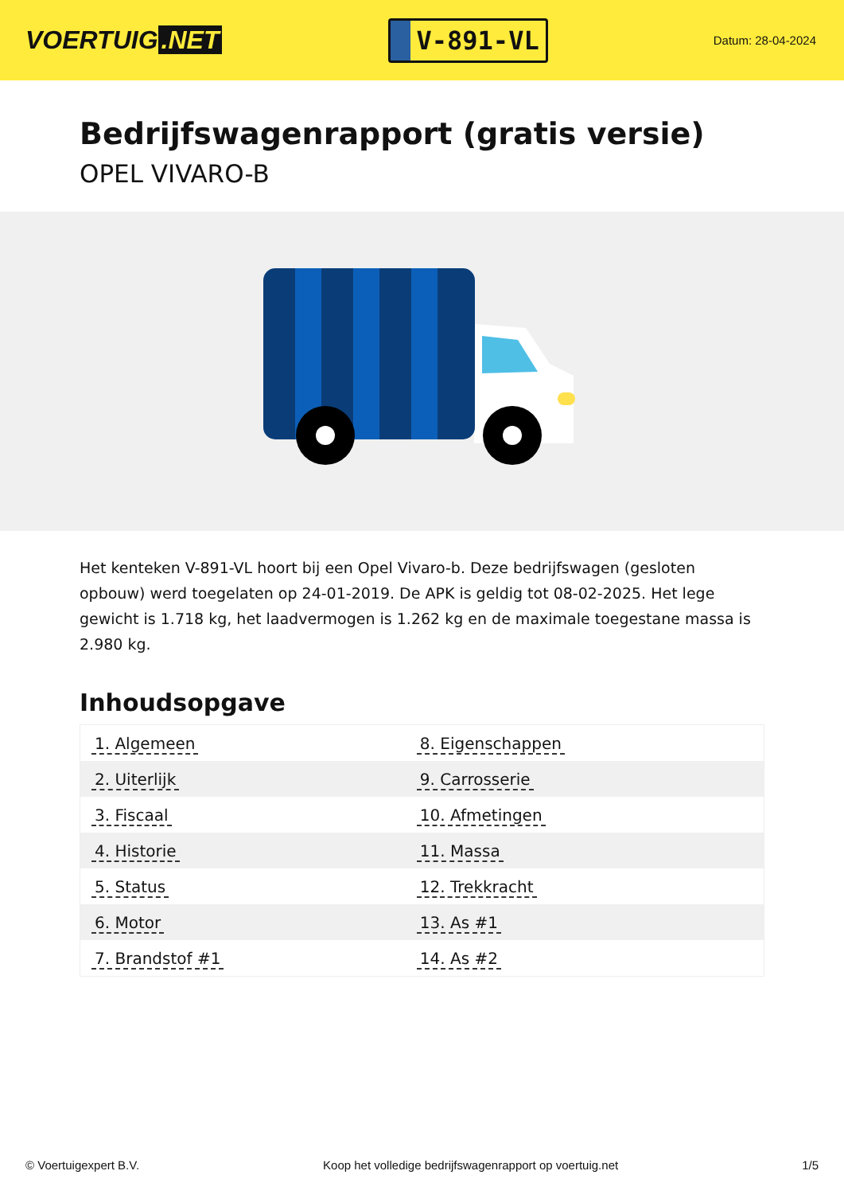VOERTUIG.NET
V-891-VL
Datum: 28-04-2024
Bedrijfswagenrapport (gratis versie)
OPEL VIVARO-B
Het kenteken V-891-VL hoort bij een Opel Vivaro-b. Deze bedrijfswagen (gesloten opbouw) werd toegelaten op 24-01-2019. De APK is geldig tot 08-02-2025. Het lege gewicht is 1.718 kg, het laadvermogen is 1.262 kg en de maximale toegestane massa is 2.980 kg.
Inhoudsopgave
| 1. Algemeen | 8. Eigenschappen |
| 2. Uiterlijk | 9. Carrosserie |
| 3. Fiscaal | 10. Afmetingen |
| 4. Historie | 11. Massa |
| 5. Status | 12. Trekkracht |
| 6. Motor | 13. As #1 |
| 7. Brandstof #1 | 14. As #2 |
© Voertuigexpert B.V. Koop het volledige bedrijfswagenrapport op voertuig.net 1/5